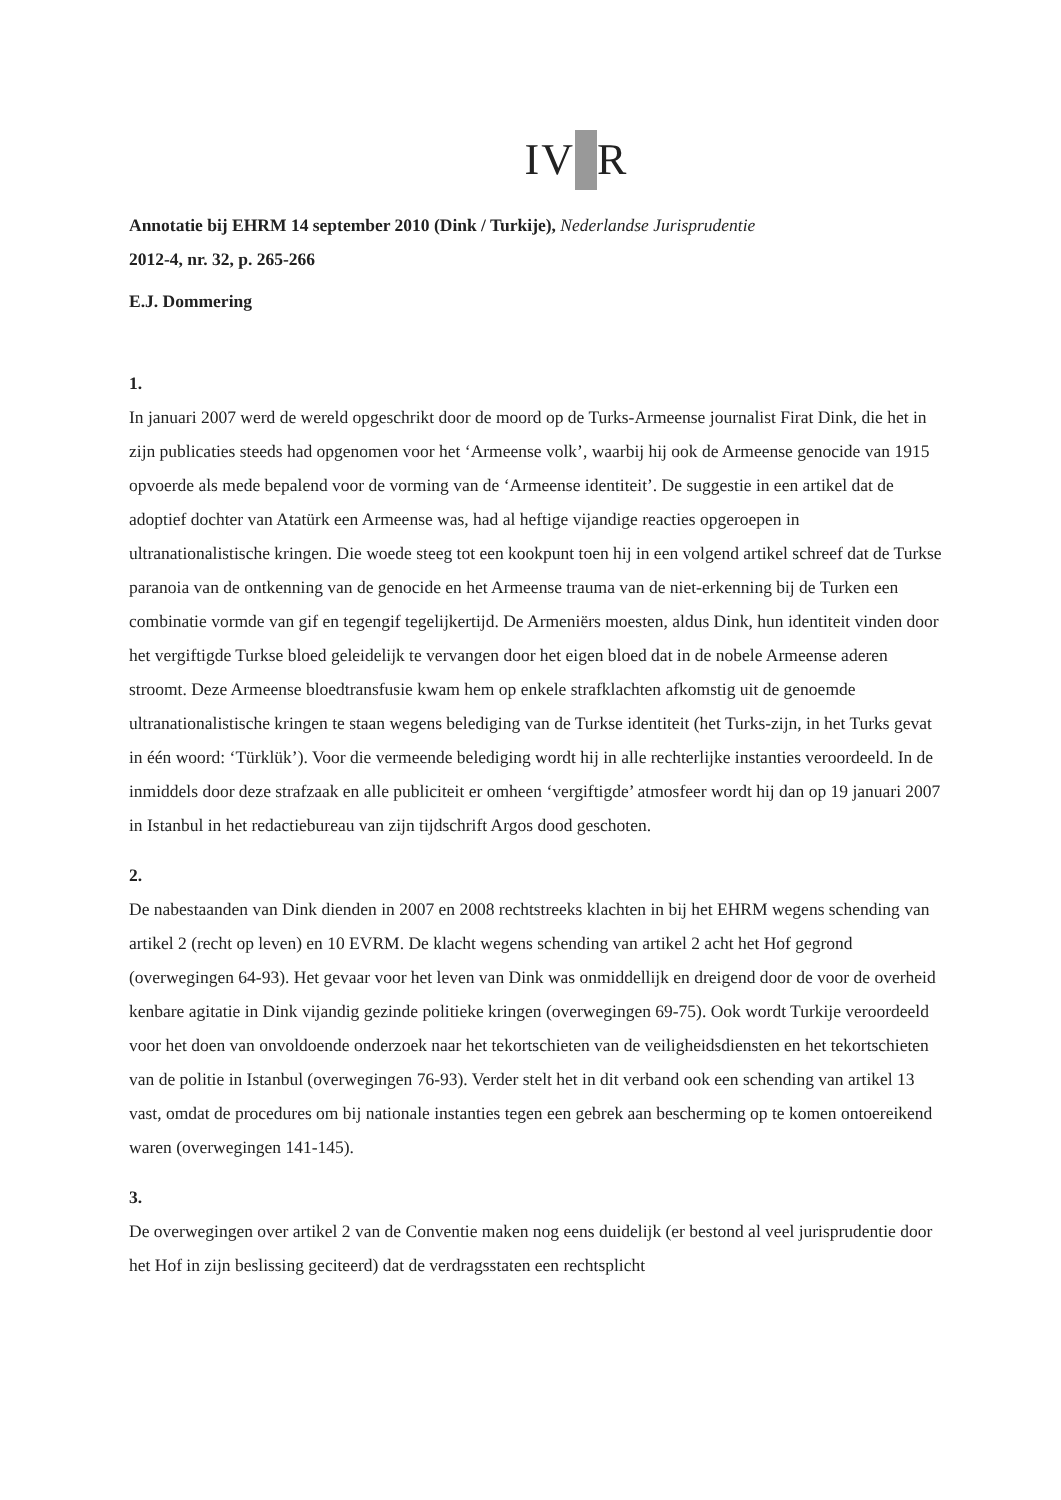IV R
Annotatie bij EHRM 14 september 2010 (Dink / Turkije), Nederlandse Jurisprudentie
2012-4, nr. 32, p. 265-266
E.J. Dommering
1.
In januari 2007 werd de wereld opgeschrikt door de moord op de Turks-Armeense journalist Firat Dink, die het in zijn publicaties steeds had opgenomen voor het ‘Armeense volk’, waarbij hij ook de Armeense genocide van 1915 opvoerde als mede bepalend voor de vorming van de ‘Armeense identiteit’. De suggestie in een artikel dat de adoptief dochter van Atatürk een Armeense was, had al heftige vijandige reacties opgeroepen in ultranationalistische kringen. Die woede steeg tot een kookpunt toen hij in een volgend artikel schreef dat de Turkse paranoia van de ontkenning van de genocide en het Armeense trauma van de niet-erkenning bij de Turken een combinatie vormde van gif en tegengif tegelijkertijd. De Armeniërs moesten, aldus Dink, hun identiteit vinden door het vergiftigde Turkse bloed geleidelijk te vervangen door het eigen bloed dat in de nobele Armeense aderen stroomt. Deze Armeense bloedtransfusie kwam hem op enkele strafklachten afkomstig uit de genoemde ultranationalistische kringen te staan wegens belediging van de Turkse identiteit (het Turks-zijn, in het Turks gevat in één woord: ‘Türklük’). Voor die vermeende belediging wordt hij in alle rechterlijke instanties veroordeeld. In de inmiddels door deze strafzaak en alle publiciteit er omheen ‘vergiftigde’ atmosfeer wordt hij dan op 19 januari 2007 in Istanbul in het redactiebureau van zijn tijdschrift Argos dood geschoten.
2.
De nabestaanden van Dink dienden in 2007 en 2008 rechtstreeks klachten in bij het EHRM wegens schending van artikel 2 (recht op leven) en 10 EVRM. De klacht wegens schending van artikel 2 acht het Hof gegrond (overwegingen 64-93). Het gevaar voor het leven van Dink was onmiddellijk en dreigend door de voor de overheid kenbare agitatie in Dink vijandig gezinde politieke kringen (overwegingen 69-75). Ook wordt Turkije veroordeeld voor het doen van onvoldoende onderzoek naar het tekortschieten van de veiligheidsdiensten en het tekortschieten van de politie in Istanbul (overwegingen 76-93). Verder stelt het in dit verband ook een schending van artikel 13 vast, omdat de procedures om bij nationale instanties tegen een gebrek aan bescherming op te komen ontoereikend waren (overwegingen 141-145).
3.
De overwegingen over artikel 2 van de Conventie maken nog eens duidelijk (er bestond al veel jurisprudentie door het Hof in zijn beslissing geciteerd) dat de verdragsstaten een rechtsplicht